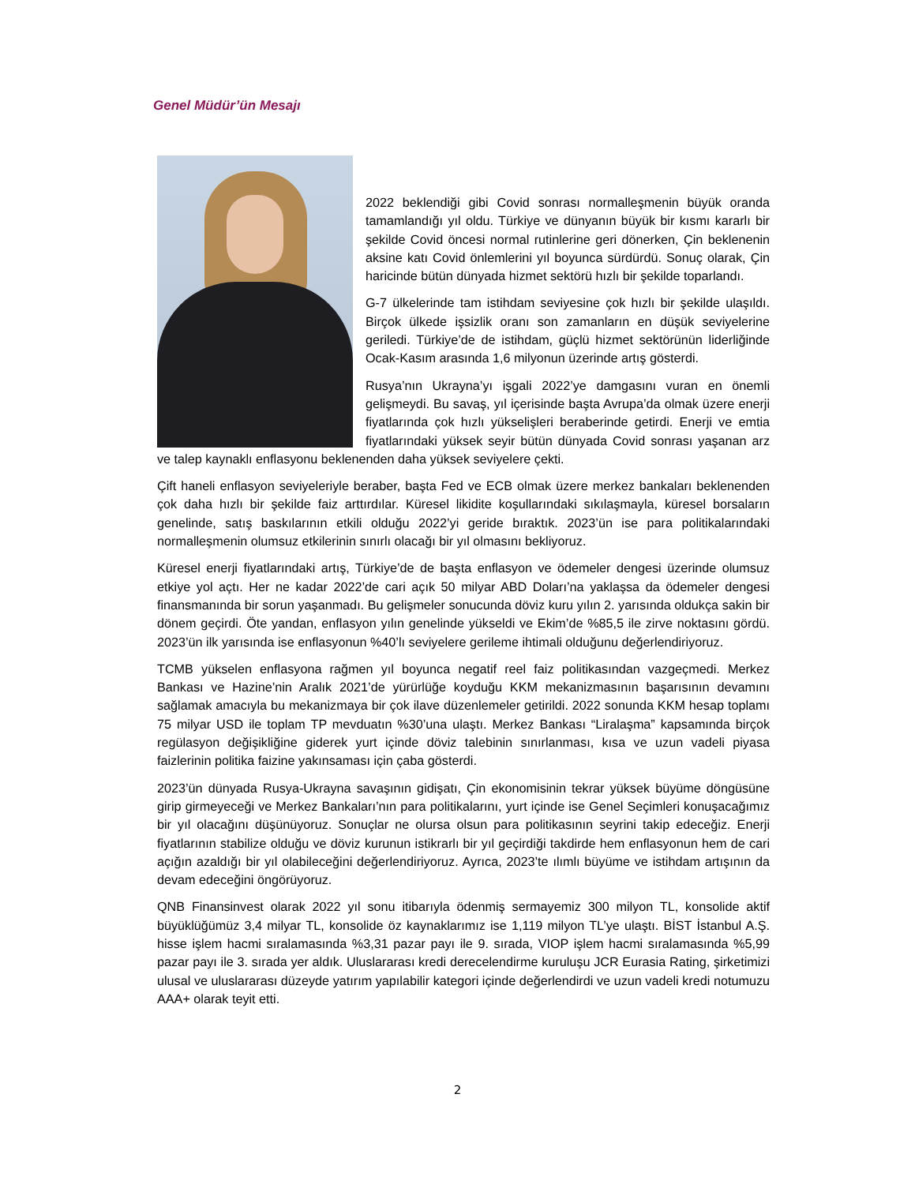Genel Müdür’ün Mesajı
2022 beklendiği gibi Covid sonrası normalleşmenin büyük oranda tamamlandığı yıl oldu. Türkiye ve dünyanın büyük bir kısmı kararlı bir şekilde Covid öncesi normal rutinlerine geri dönerken, Çin beklenenin aksine katı Covid önlemlerini yıl boyunca sürdürdü. Sonuç olarak, Çin haricinde bütün dünyada hizmet sektörü hızlı bir şekilde toparlandı.
G-7 ülkelerinde tam istihdam seviyesine çok hızlı bir şekilde ulaşıldı. Birçok ülkede işsizlik oranı son zamanların en düşük seviyelerine geriledi. Türkiye’de de istihdam, güçlü hizmet sektörünün liderliğinde Ocak-Kasım arasında 1,6 milyonun üzerinde artış gösterdi.
Rusya’nın Ukrayna’yı işgali 2022’ye damgasını vuran en önemli gelişmeydi. Bu savaş, yıl içerisinde başta Avrupa’da olmak üzere enerji fiyatlarında çok hızlı yükselişleri beraberinde getirdi. Enerji ve emtia fiyatlarındaki yüksek seyir bütün dünyada Covid sonrası yaşanan arz ve talep kaynaklı enflasyonu beklenenden daha yüksek seviyelere çekti.
Çift haneli enflasyon seviyeleriyle beraber, başta Fed ve ECB olmak üzere merkez bankaları beklenenden çok daha hızlı bir şekilde faiz arttırdılar. Küresel likidite koşullarındaki sıkılaşmayla, küresel borsaların genelinde, satış baskılarının etkili olduğu 2022’yi geride bıraktık. 2023’ün ise para politikalarındaki normalleşmenin olumsuz etkilerinin sınırlı olacağı bir yıl olmasını bekliyoruz.
Küresel enerji fiyatlarındaki artış, Türkiye’de de başta enflasyon ve ödemeler dengesi üzerinde olumsuz etkiye yol açtı. Her ne kadar 2022’de cari açık 50 milyar ABD Doları’na yaklaşsa da ödemeler dengesi finansmanında bir sorun yaşanmadı. Bu gelişmeler sonucunda döviz kuru yılın 2. yarısında oldukça sakin bir dönem geçirdi. Öte yandan, enflasyon yılın genelinde yükseldi ve Ekim’de %85,5 ile zirve noktasını gördü. 2023’ün ilk yarısında ise enflasyonun %40’lı seviyelere gerileme ihtimali olduğunu değerlendiriyoruz.
TCMB yükselen enflasyona rağmen yıl boyunca negatif reel faiz politikasından vazgeçmedi. Merkez Bankası ve Hazine’nin Aralık 2021’de yürürlüğe koyduğu KKM mekanizmasının başarısının devamını sağlamak amacıyla bu mekanizmaya bir çok ilave düzenlemeler getirildi. 2022 sonunda KKM hesap toplamı 75 milyar USD ile toplam TP mevduatın %30’una ulaştı. Merkez Bankası “Liralaşma” kapsamında birçok regülasyon değişikliğine giderek yurt içinde döviz talebinin sınırlanması, kısa ve uzun vadeli piyasa faizlerinin politika faizine yakınsaması için çaba gösterdi.
2023’ün dünyada Rusya-Ukrayna savaşının gidişatı, Çin ekonomisinin tekrar yüksek büyüme döngüsüne girip girmeyeceği ve Merkez Bankaları’nın para politikalarını, yurt içinde ise Genel Seçimleri konuşacağımız bir yıl olacağını düşünüyoruz. Sonuçlar ne olursa olsun para politikasının seyrini takip edeceğiz. Enerji fiyatlarının stabilize olduğu ve döviz kurunun istikrarlı bir yıl geçirdiği takdirde hem enflasyonun hem de cari açığın azaldığı bir yıl olabileceğini değerlendiriyoruz. Ayrıca, 2023’te ılımlı büyüme ve istihdam artışının da devam edeceğini öngörüyoruz.
QNB Finansinvest olarak 2022 yıl sonu itibarıyla ödenmiş sermayemiz 300 milyon TL, konsolide aktif büyüklüğümüz 3,4 milyar TL, konsolide öz kaynaklarımız ise 1,119 milyon TL’ye ulaştı. BİST İstanbul A.Ş. hisse işlem hacmi sıralamasında %3,31 pazar payı ile 9. sırada, VIOP işlem hacmi sıralamasında %5,99 pazar payı ile 3. sırada yer aldık. Uluslararası kredi derecelendirme kuruluşu JCR Eurasia Rating, şirketimizi ulusal ve uluslararası düzeyde yatırım yapılabilir kategori içinde değerlendirdi ve uzun vadeli kredi notumuzu AAA+ olarak teyit etti.
2